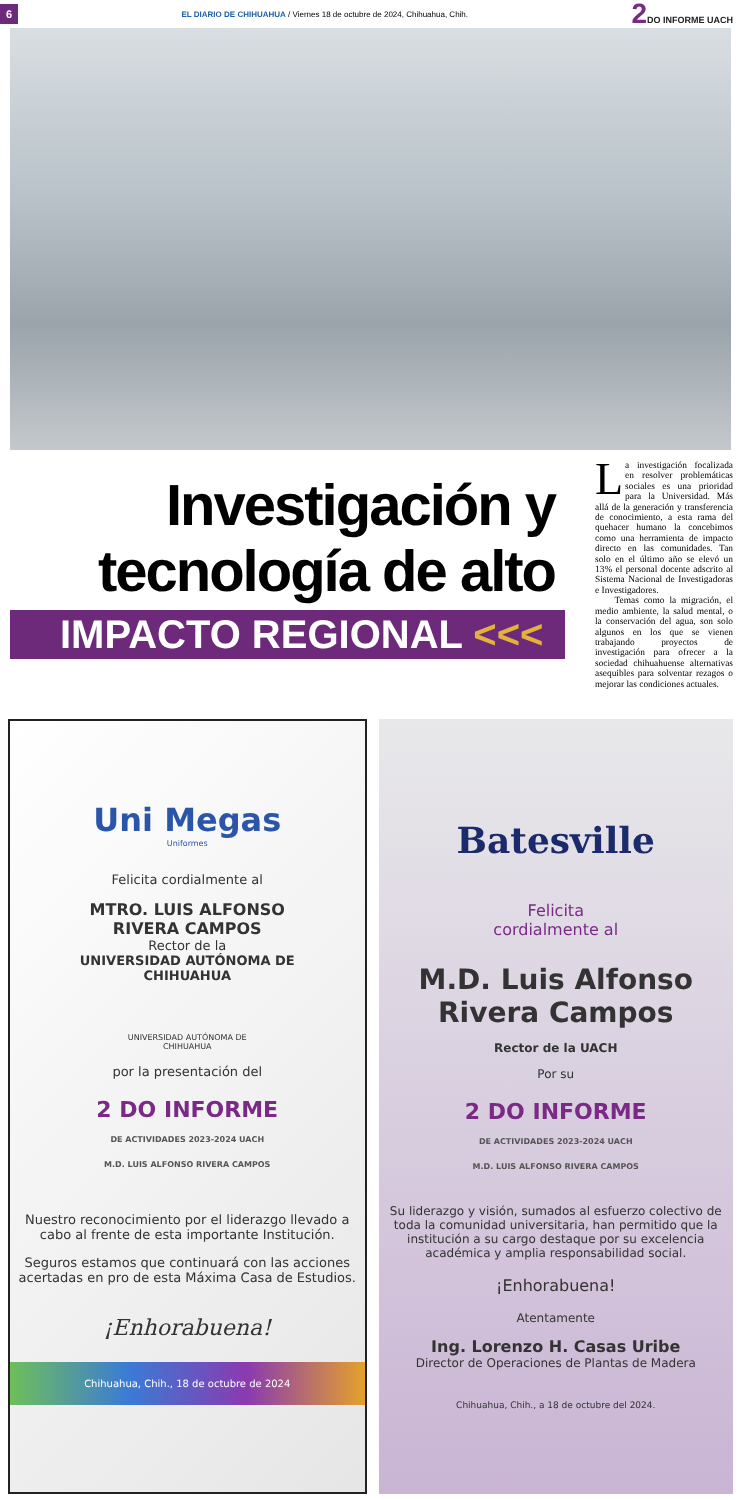6 EL DIARIO DE CHIHUAHUA / Viernes 18 de octubre de 2024, Chihuahua, Chih. 2 DO INFORME UACH
Investigación y tecnología de alto
IMPACTO REGIONAL <<<
La investigación focalizada en resolver problemáticas sociales es una prioridad para la Universidad. Más allá de la generación y transferencia de conocimiento, a esta rama del quehacer humano la concebimos como una herramienta de impacto directo en las comunidades. Tan solo en el último año se elevó un 13% el personal docente adscrito al Sistema Nacional de Investigadoras e Investigadores.
Temas como la migración, el medio ambiente, la salud mental, o la conservación del agua, son solo algunos en los que se vienen trabajando proyectos de investigación para ofrecer a la sociedad chihuahuense alternativas asequibles para solventar rezagos o mejorar las condiciones actuales.
Uni Megas
Uniformes
Felicita cordialmente al
MTRO. LUIS ALFONSO
RIVERA CAMPOS
Rector de la
UNIVERSIDAD AUTÓNOMA DE
CHIHUAHUA
UNIVERSIDAD AUTÓNOMA DE
CHIHUAHUA
por la presentación del
2 DO INFORME
DE ACTIVIDADES 2023-2024 UACH
M.D. LUIS ALFONSO RIVERA CAMPOS
Nuestro reconocimiento por el liderazgo llevado a cabo al frente de esta importante Institución.
Seguros estamos que continuará con las acciones acertadas en pro de esta Máxima Casa de Estudios.
¡Enhorabuena!
Chihuahua, Chih., 18 de octubre de 2024
Batesville
Felicita
cordialmente al
M.D. Luis Alfonso
Rivera Campos
Rector de la UACH
Por su
2 DO INFORME
DE ACTIVIDADES 2023-2024 UACH
M.D. LUIS ALFONSO RIVERA CAMPOS
Su liderazgo y visión, sumados al esfuerzo colectivo de toda la comunidad universitaria, han permitido que la institución a su cargo destaque por su excelencia académica y amplia responsabilidad social.
¡Enhorabuena!
Atentamente
Ing. Lorenzo H. Casas Uribe
Director de Operaciones de Plantas de Madera
Chihuahua, Chih., a 18 de octubre del 2024.